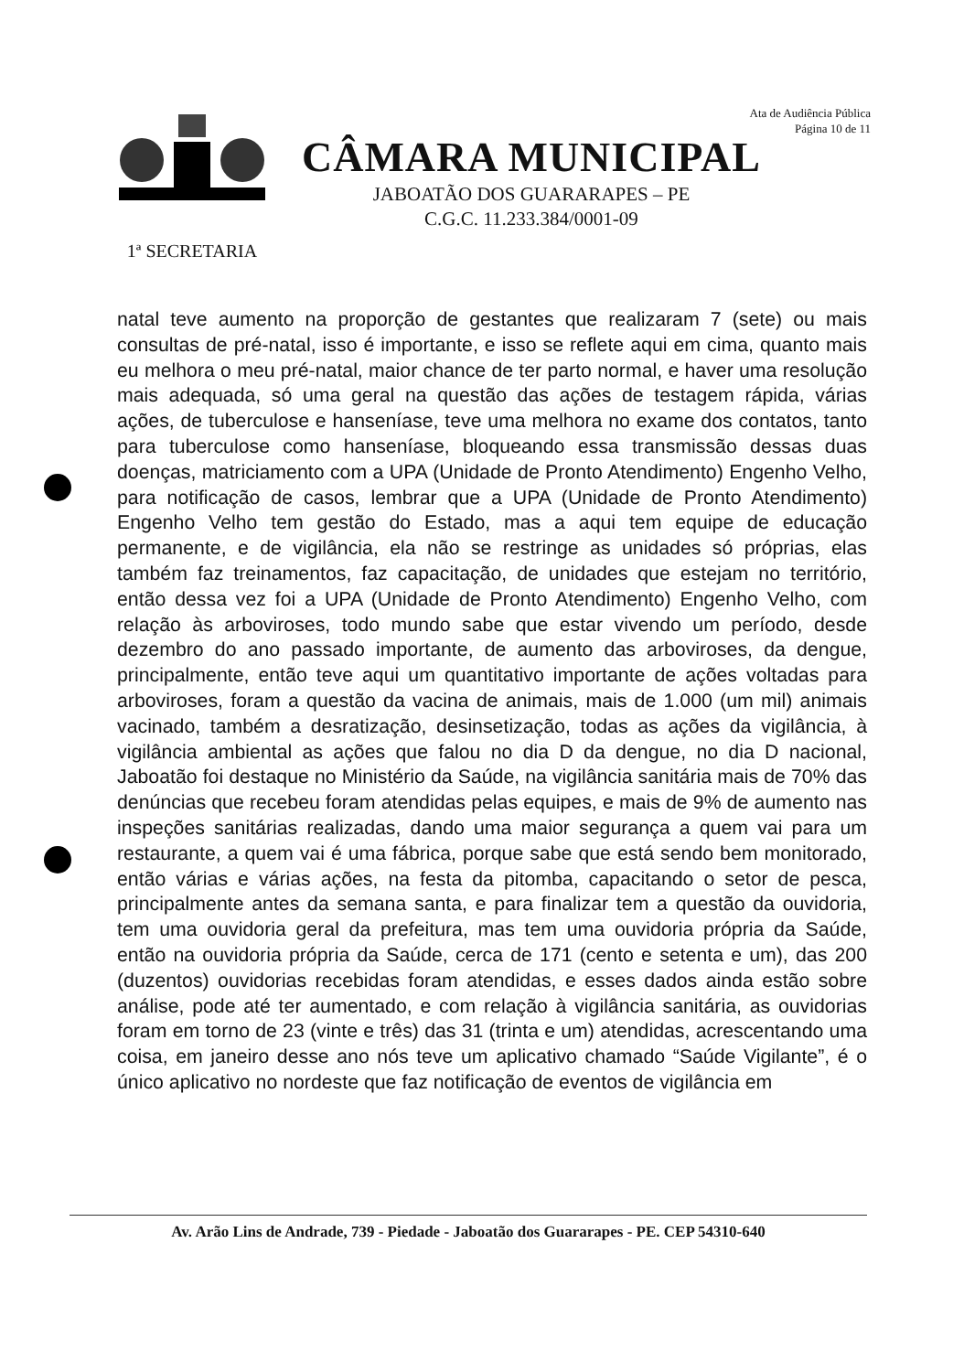1ª SECRETARIA
CÂMARA MUNICIPAL
JABOATÃO DOS GUARARAPES – PE
C.G.C. 11.233.384/0001-09
Ata de Audiência Pública
Página 10 de 11
natal teve aumento na proporção de gestantes que realizaram 7 (sete) ou mais consultas de pré-natal, isso é importante, e isso se reflete aqui em cima, quanto mais eu melhora o meu pré-natal, maior chance de ter parto normal, e haver uma resolução mais adequada, só uma geral na questão das ações de testagem rápida, várias ações, de tuberculose e hanseníase, teve uma melhora no exame dos contatos, tanto para tuberculose como hanseníase, bloqueando essa transmissão dessas duas doenças, matriciamento com a UPA (Unidade de Pronto Atendimento) Engenho Velho, para notificação de casos, lembrar que a UPA (Unidade de Pronto Atendimento) Engenho Velho tem gestão do Estado, mas a aqui tem equipe de educação permanente, e de vigilância, ela não se restringe as unidades só próprias, elas também faz treinamentos, faz capacitação, de unidades que estejam no território, então dessa vez foi a UPA (Unidade de Pronto Atendimento) Engenho Velho, com relação às arboviroses, todo mundo sabe que estar vivendo um período, desde dezembro do ano passado importante, de aumento das arboviroses, da dengue, principalmente, então teve aqui um quantitativo importante de ações voltadas para arboviroses, foram a questão da vacina de animais, mais de 1.000 (um mil) animais vacinado, também a desratização, desinsetização, todas as ações da vigilância, à vigilância ambiental as ações que falou no dia D da dengue, no dia D nacional, Jaboatão foi destaque no Ministério da Saúde, na vigilância sanitária mais de 70% das denúncias que recebeu foram atendidas pelas equipes, e mais de 9% de aumento nas inspeções sanitárias realizadas, dando uma maior segurança a quem vai para um restaurante, a quem vai é uma fábrica, porque sabe que está sendo bem monitorado, então várias e várias ações, na festa da pitomba, capacitando o setor de pesca, principalmente antes da semana santa, e para finalizar tem a questão da ouvidoria, tem uma ouvidoria geral da prefeitura, mas tem uma ouvidoria própria da Saúde, então na ouvidoria própria da Saúde, cerca de 171 (cento e setenta e um), das 200 (duzentos) ouvidorias recebidas foram atendidas, e esses dados ainda estão sobre análise, pode até ter aumentado, e com relação à vigilância sanitária, as ouvidorias foram em torno de 23 (vinte e três) das 31 (trinta e um) atendidas, acrescentando uma coisa, em janeiro desse ano nós teve um aplicativo chamado “Saúde Vigilante”, é o único aplicativo no nordeste que faz notificação de eventos de vigilância em
Av. Arão Lins de Andrade, 739 - Piedade - Jaboatão dos Guararapes - PE. CEP 54310-640